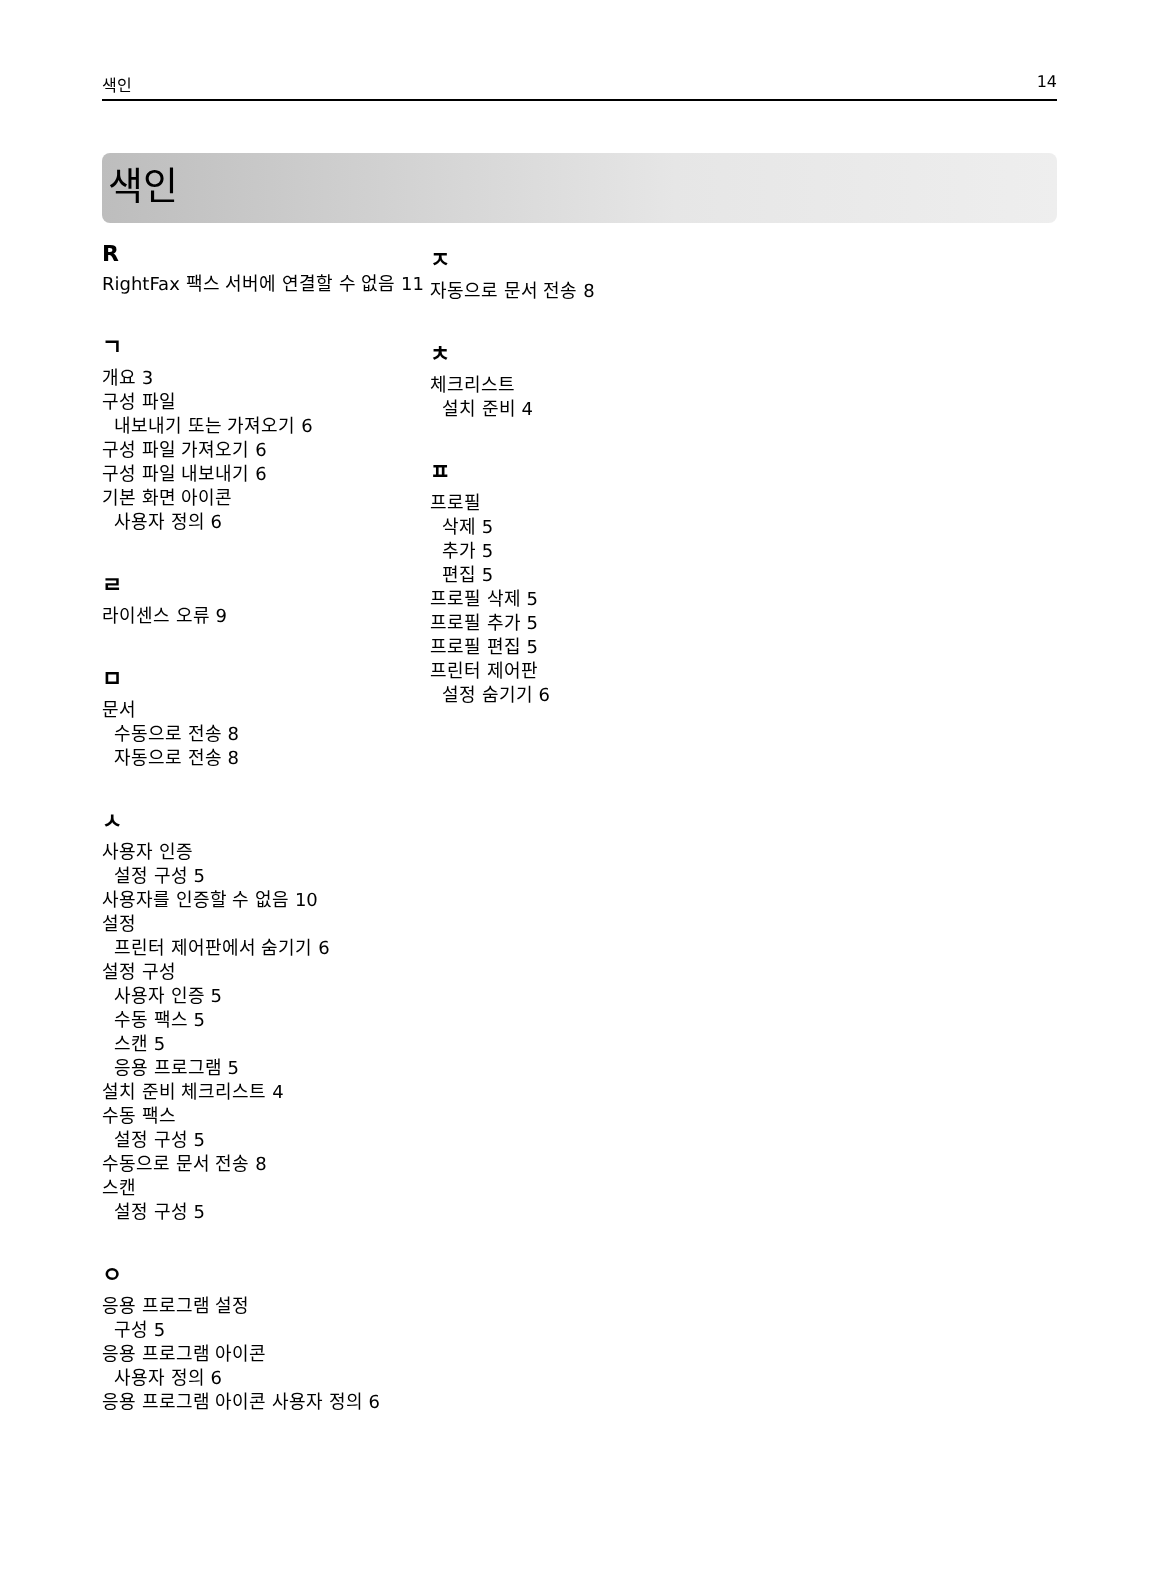색인 14
색인
R
RightFax 팩스 서버에 연결할 수 없음 11
ㄱ
개요 3
구성 파일
내보내기 또는 가져오기 6
구성 파일 가져오기 6
구성 파일 내보내기 6
기본 화면 아이콘
사용자 정의 6
ㄹ
라이센스 오류 9
ㅁ
문서
수동으로 전송 8
자동으로 전송 8
ㅅ
사용자 인증
설정 구성 5
사용자를 인증할 수 없음 10
설정
프린터 제어판에서 숨기기 6
설정 구성
사용자 인증 5
수동 팩스 5
스캔 5
응용 프로그램 5
설치 준비 체크리스트 4
수동 팩스
설정 구성 5
수동으로 문서 전송 8
스캔
설정 구성 5
ㅇ
응용 프로그램 설정
구성 5
응용 프로그램 아이콘
사용자 정의 6
응용 프로그램 아이콘 사용자 정의 6
ㅈ
자동으로 문서 전송 8
ㅊ
체크리스트
설치 준비 4
ㅍ
프로필
삭제 5
추가 5
편집 5
프로필 삭제 5
프로필 추가 5
프로필 편집 5
프린터 제어판
설정 숨기기 6